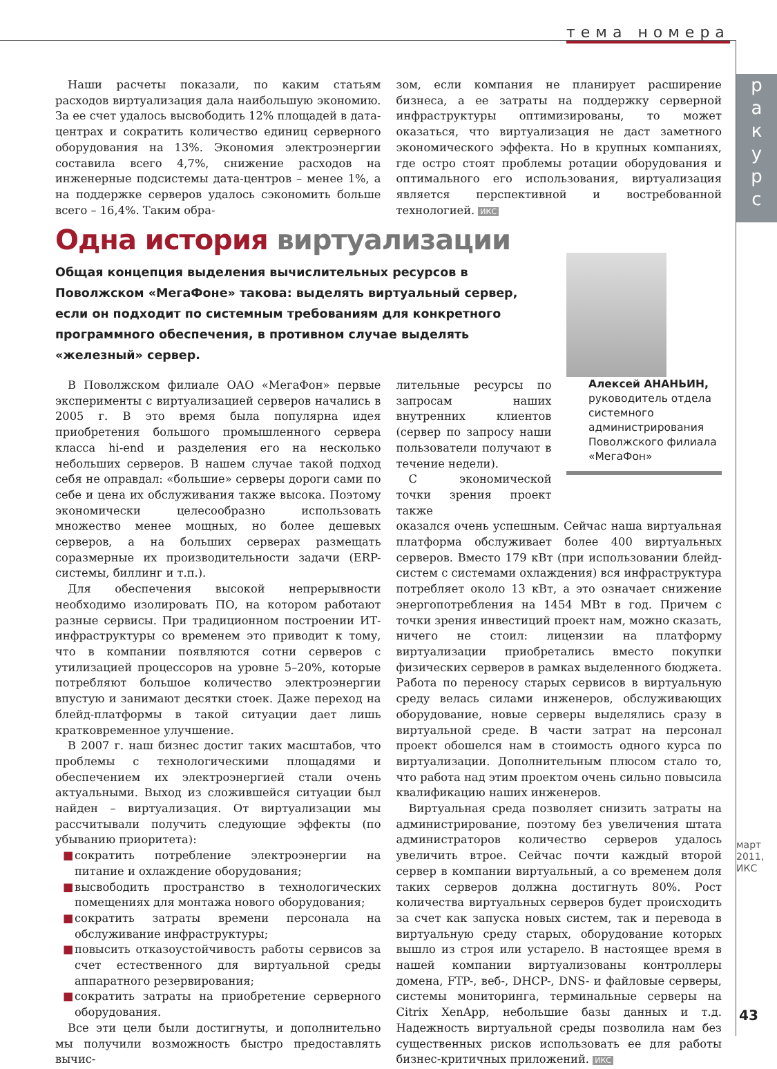тема номера
р
а
к
у
р
с
март 2011, ИКС
43
Наши расчеты показали, по каким статьям расходов виртуализация дала наибольшую экономию. За ее счет удалось высвободить 12% площадей в дата-центрах и сократить количество единиц серверного оборудования на 13%. Экономия электроэнергии составила всего 4,7%, снижение расходов на инженерные подсистемы дата-центров – менее 1%, а на поддержке серверов удалось сэкономить больше всего – 16,4%. Таким обра-
зом, если компания не планирует расширение бизнеса, а ее затраты на поддержку серверной инфраструктуры оптимизированы, то может оказаться, что виртуализация не даст заметного экономического эффекта. Но в крупных компаниях, где остро стоят проблемы ротации оборудования и оптимального его использования, виртуализация является перспективной и востребованной технологией. ИКС
Одна история виртуализации
Общая концепция выделения вычислительных ресурсов в Поволжском «МегаФоне» такова: выделять виртуальный сервер, если он подходит по системным требованиям для конкретного программного обеспечения, в противном случае выделять «железный» сервер.
В Поволжском филиале ОАО «МегаФон» первые эксперименты с виртуализацией серверов начались в 2005 г. В это время была популярна идея приобретения большого промышленного сервера класса hi-end и разделения его на несколько небольших серверов. В нашем случае такой подход себя не оправдал: «большие» серверы дороги сами по себе и цена их обслуживания также высока. Поэтому экономически целесообразно использовать множество менее мощных, но более дешевых серверов, а на больших серверах размещать соразмерные их производительности задачи (ERP-системы, биллинг и т.п.).
Для обеспечения высокой непрерывности необходимо изолировать ПО, на котором работают разные сервисы. При традиционном построении ИТ-инфраструктуры со временем это приводит к тому, что в компании появляются сотни серверов с утилизацией процессоров на уровне 5–20%, которые потребляют большое количество электроэнергии впустую и занимают десятки стоек. Даже переход на блейд-платформы в такой ситуации дает лишь кратковременное улучшение.
В 2007 г. наш бизнес достиг таких масштабов, что проблемы с технологическими площадями и обеспечением их электроэнергией стали очень актуальными. Выход из сложившейся ситуации был найден – виртуализация. От виртуализации мы рассчитывали получить следующие эффекты (по убыванию приоритета):
■ сократить потребление электроэнергии на питание и охлаждение оборудования;
■ высвободить пространство в технологических помещениях для монтажа нового оборудования;
■ сократить затраты времени персонала на обслуживание инфраструктуры;
■ повысить отказоустойчивость работы сервисов за счет естественного для виртуальной среды аппаратного резервирования;
■ сократить затраты на приобретение серверного оборудования.
Все эти цели были достигнуты, и дополнительно мы получили возможность быстро предоставлять вычис-
лительные ресурсы по запросам наших внутренних клиентов (сервер по запросу наши пользователи получают в течение недели).
С экономической точки зрения проект также
оказался очень успешным. Сейчас наша виртуальная платформа обслуживает более 400 виртуальных серверов. Вместо 179 кВт (при использовании блейд-систем с системами охлаждения) вся инфраструктура потребляет около 13 кВт, а это означает снижение энергопотребления на 1454 МВт в год. Причем с точки зрения инвестиций проект нам, можно сказать, ничего не стоил: лицензии на платформу виртуализации приобретались вместо покупки физических серверов в рамках выделенного бюджета. Работа по переносу старых сервисов в виртуальную среду велась силами инженеров, обслуживающих оборудование, новые серверы выделялись сразу в виртуальной среде. В части затрат на персонал проект обошелся нам в стоимость одного курса по виртуализации. Дополнительным плюсом стало то, что работа над этим проектом очень сильно повысила квалификацию наших инженеров.
Виртуальная среда позволяет снизить затраты на администрирование, поэтому без увеличения штата администраторов количество серверов удалось увеличить втрое. Сейчас почти каждый второй сервер в компании виртуальный, а со временем доля таких серверов должна достигнуть 80%. Рост количества виртуальных серверов будет происходить за счет как запуска новых систем, так и перевода в виртуальную среду старых, оборудование которых вышло из строя или устарело. В настоящее время в нашей компании виртуализованы контроллеры домена, FTP-, веб-, DHCP-, DNS- и файловые серверы, системы мониторинга, терминальные серверы на Citrix XenApp, небольшие базы данных и т.д. Надежность виртуальной среды позволила нам без существенных рисков использовать ее для работы бизнес-критичных приложений. ИКС
Алексей АНАНЬИН,
руководитель отдела системного администрирования Поволжского филиала «МегаФон»